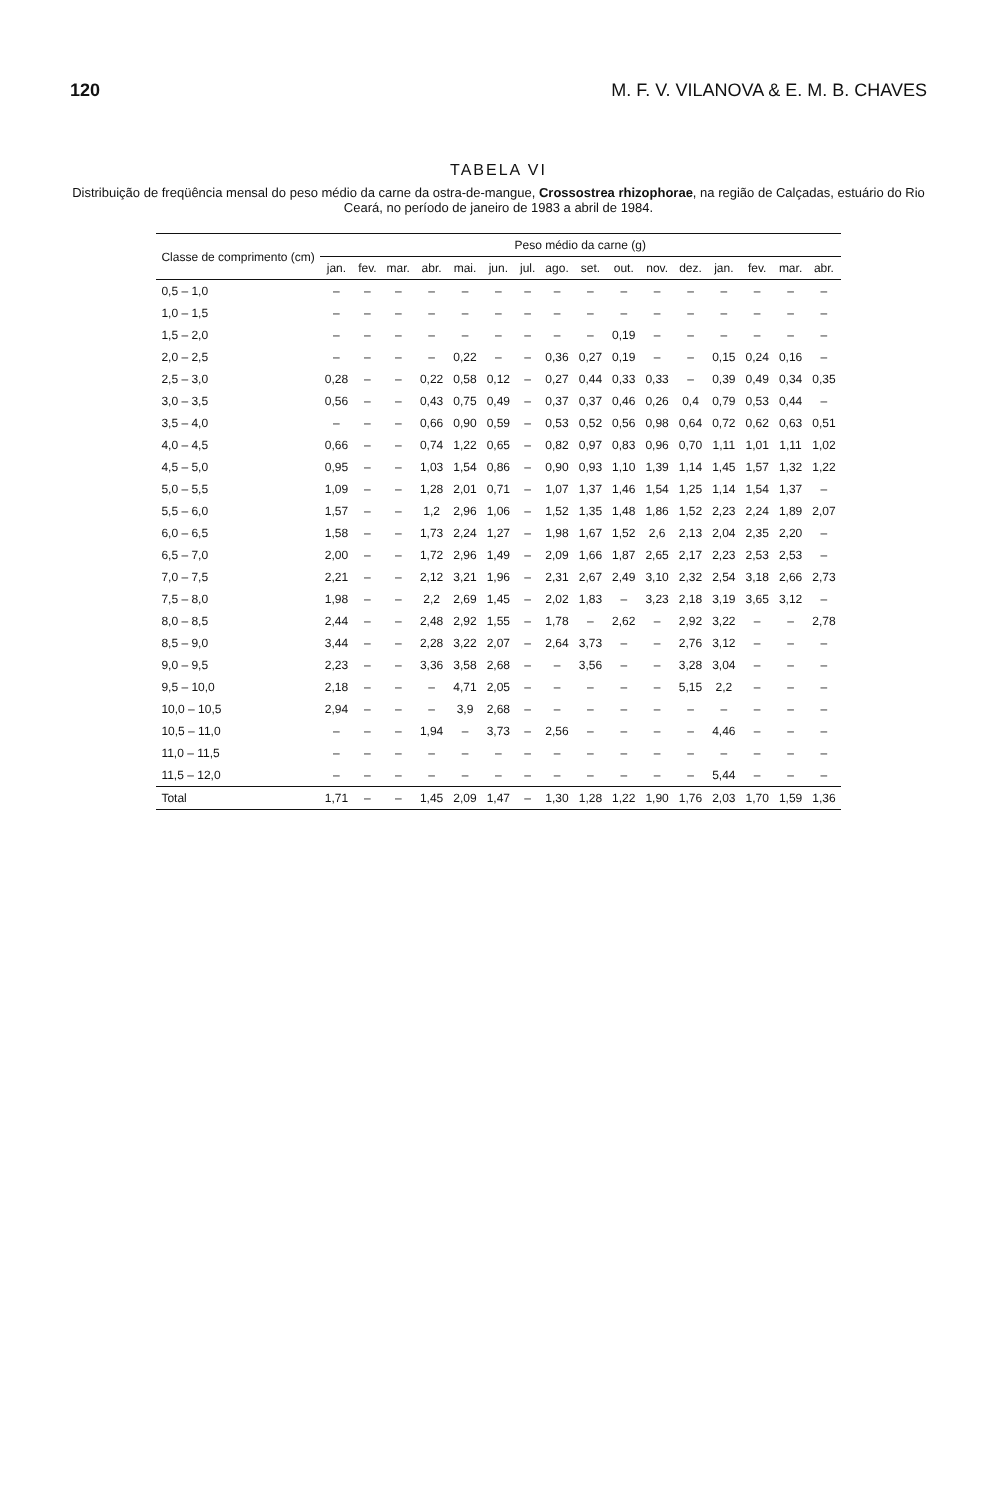120 M. F. V. VILANOVA & E. M. B. CHAVES
TABELA VI
Distribuição de freqüência mensal do peso médio da carne da ostra-de-mangue, Crossostrea rhizophorae, na região de Calçadas, estuário do Rio Ceará, no período de janeiro de 1983 a abril de 1984.
| Classe de comprimento (cm) | Peso médio da carne (g) | | | | | | | | | | | | | | | |
| --- | --- | --- | --- | --- | --- | --- | --- | --- | --- | --- | --- | --- | --- | --- | --- | --- |
| | jan. | fev. | mar. | abr. | mai. | jun. | jul. | ago. | set. | out. | nov. | dez. | jan. | fev. | mar. | abr. |
| 0,5 – 1,0 | – | – | – | – | – | – | – | – | – | – | – | – | – | – | – | – |
| 1,0 – 1,5 | – | – | – | – | – | – | – | – | – | – | – | – | – | – | – | – |
| 1,5 – 2,0 | – | – | – | – | – | – | – | – | – | 0,19 | – | – | – | – | – | – |
| 2,0 – 2,5 | – | – | – | – | 0,22 | – | – | 0,36 | 0,27 | 0,19 | – | – | 0,15 | 0,24 | 0,16 | – |
| 2,5 – 3,0 | 0,28 | – | – | 0,22 | 0,58 | 0,12 | – | 0,27 | 0,44 | 0,33 | 0,33 | – | 0,39 | 0,49 | 0,34 | 0,35 |
| 3,0 – 3,5 | 0,56 | – | – | 0,43 | 0,75 | 0,49 | – | 0,37 | 0,37 | 0,46 | 0,26 | 0,4 | 0,79 | 0,53 | 0,44 | – |
| 3,5 – 4,0 | – | – | – | 0,66 | 0,90 | 0,59 | – | 0,53 | 0,52 | 0,56 | 0,98 | 0,64 | 0,72 | 0,62 | 0,63 | 0,51 |
| 4,0 – 4,5 | 0,66 | – | – | 0,74 | 1,22 | 0,65 | – | 0,82 | 0,97 | 0,83 | 0,96 | 0,70 | 1,11 | 1,01 | 1,11 | 1,02 |
| 4,5 – 5,0 | 0,95 | – | – | 1,03 | 1,54 | 0,86 | – | 0,90 | 0,93 | 1,10 | 1,39 | 1,14 | 1,45 | 1,57 | 1,32 | 1,22 |
| 5,0 – 5,5 | 1,09 | – | – | 1,28 | 2,01 | 0,71 | – | 1,07 | 1,37 | 1,46 | 1,54 | 1,25 | 1,14 | 1,54 | 1,37 | – |
| 5,5 – 6,0 | 1,57 | – | – | 1,2 | 2,96 | 1,06 | – | 1,52 | 1,35 | 1,48 | 1,86 | 1,52 | 2,23 | 2,24 | 1,89 | 2,07 |
| 6,0 – 6,5 | 1,58 | – | – | 1,73 | 2,24 | 1,27 | – | 1,98 | 1,67 | 1,52 | 2,6 | 2,13 | 2,04 | 2,35 | 2,20 | – |
| 6,5 – 7,0 | 2,00 | – | – | 1,72 | 2,96 | 1,49 | – | 2,09 | 1,66 | 1,87 | 2,65 | 2,17 | 2,23 | 2,53 | 2,53 | – |
| 7,0 – 7,5 | 2,21 | – | – | 2,12 | 3,21 | 1,96 | – | 2,31 | 2,67 | 2,49 | 3,10 | 2,32 | 2,54 | 3,18 | 2,66 | 2,73 |
| 7,5 – 8,0 | 1,98 | – | – | 2,2 | 2,69 | 1,45 | – | 2,02 | 1,83 | – | 3,23 | 2,18 | 3,19 | 3,65 | 3,12 | – |
| 8,0 – 8,5 | 2,44 | – | – | 2,48 | 2,92 | 1,55 | – | 1,78 | – | 2,62 | – | 2,92 | 3,22 | – | – | 2,78 |
| 8,5 – 9,0 | 3,44 | – | – | 2,28 | 3,22 | 2,07 | – | 2,64 | 3,73 | – | – | 2,76 | 3,12 | – | – | – |
| 9,0 – 9,5 | 2,23 | – | – | 3,36 | 3,58 | 2,68 | – | – | 3,56 | – | – | 3,28 | 3,04 | – | – | – |
| 9,5 – 10,0 | 2,18 | – | – | – | 4,71 | 2,05 | – | – | – | – | – | 5,15 | 2,2 | – | – | – |
| 10,0 – 10,5 | 2,94 | – | – | – | 3,9 | 2,68 | – | – | – | – | – | – | – | – | – | – |
| 10,5 – 11,0 | – | – | – | 1,94 | – | 3,73 | – | 2,56 | – | – | – | – | 4,46 | – | – | – |
| 11,0 – 11,5 | – | – | – | – | – | – | – | – | – | – | – | – | – | – | – | – |
| 11,5 – 12,0 | – | – | – | – | – | – | – | – | – | – | – | – | 5,44 | – | – | – |
| Total | 1,71 | – | – | 1,45 | 2,09 | 1,47 | – | 1,30 | 1,28 | 1,22 | 1,90 | 1,76 | 2,03 | 1,70 | 1,59 | 1,36 |